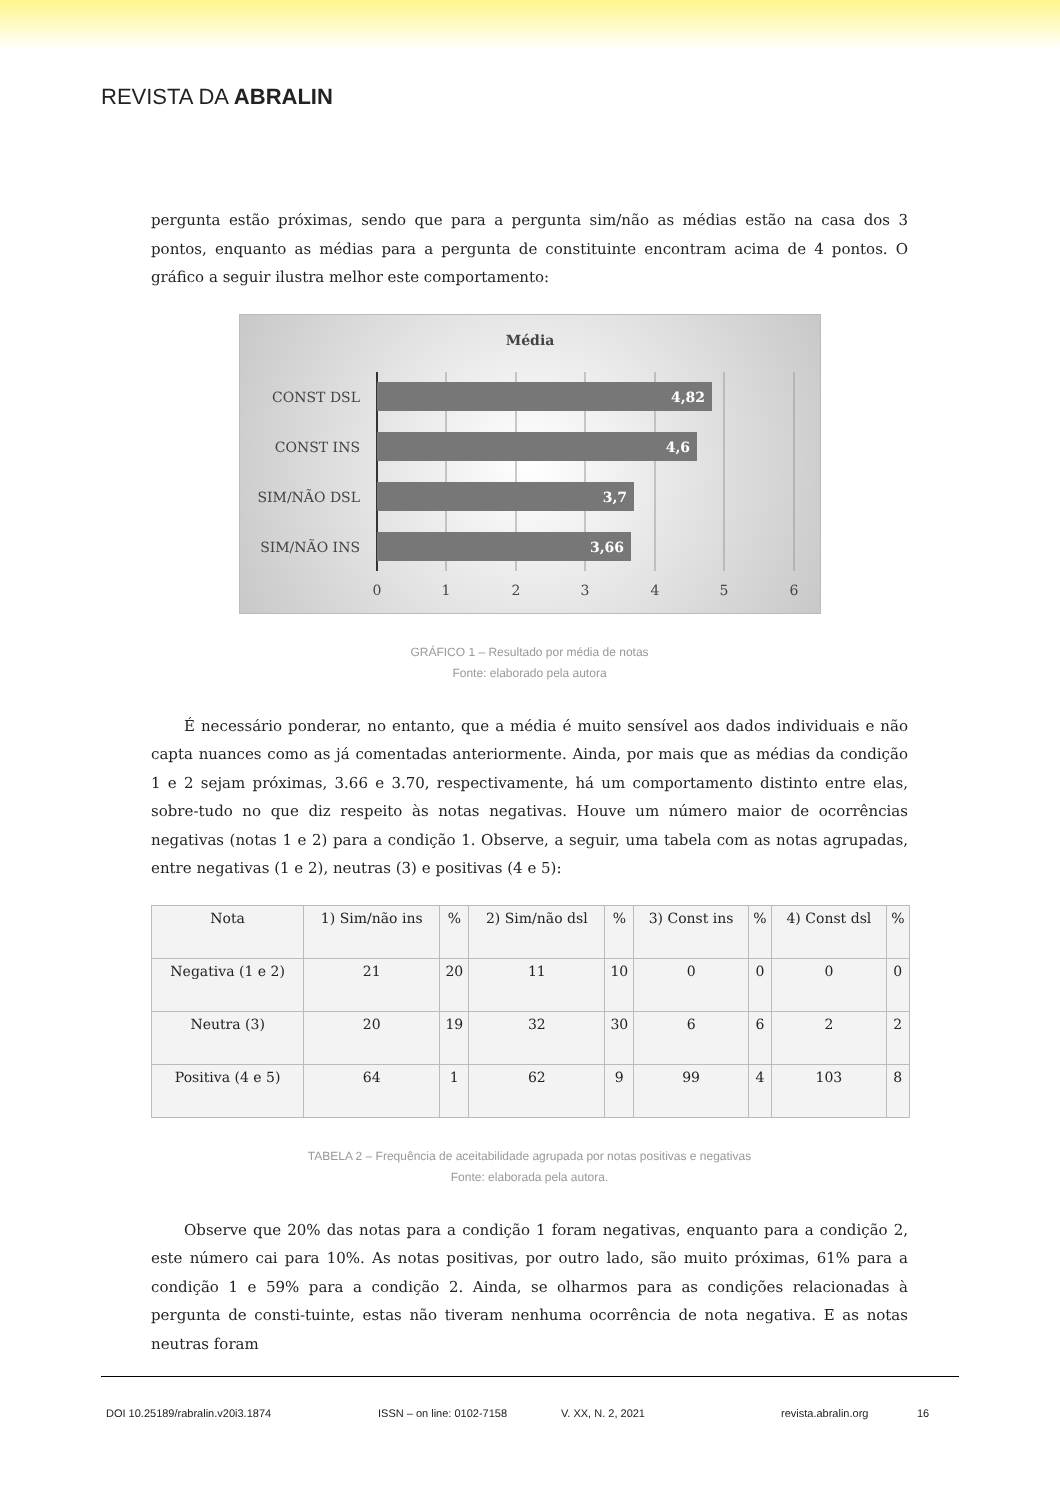REVISTA DA ABRALIN
pergunta estão próximas, sendo que para a pergunta sim/não as médias estão na casa dos 3 pontos, enquanto as médias para a pergunta de constituinte encontram acima de 4 pontos. O gráfico a seguir ilustra melhor este comportamento:
Média
4,82
4,6
3,7
3,66
CONST DSL
CONST INS
SIM/NÃO DSL
SIM/NÃO INS
0
1
2
3
4
5
6
GRÁFICO 1 – Resultado por média de notas
Fonte: elaborado pela autora
É necessário ponderar, no entanto, que a média é muito sensível aos dados individuais e não capta nuances como as já comentadas anteriormente. Ainda, por mais que as médias da condição 1 e 2 sejam próximas, 3.66 e 3.70, respectivamente, há um comportamento distinto entre elas, sobre-tudo no que diz respeito às notas negativas. Houve um número maior de ocorrências negativas (notas 1 e 2) para a condição 1. Observe, a seguir, uma tabela com as notas agrupadas, entre negativas (1 e 2), neutras (3) e positivas (4 e 5):
| Nota | 1) Sim/não ins | % | 2) Sim/não dsl | % | 3) Const ins | % | 4) Const dsl | % |
| --- | --- | --- | --- | --- | --- | --- | --- | --- |
| Negativa (1 e 2) | 21 | 20 | 11 | 10 | 0 | 0 | 0 | 0 |
| Neutra (3) | 20 | 19 | 32 | 30 | 6 | 6 | 2 | 2 |
| Positiva (4 e 5) | 64 | 1 | 62 | 9 | 99 | 4 | 103 | 8 |
TABELA 2 – Frequência de aceitabilidade agrupada por notas positivas e negativas
Fonte: elaborada pela autora.
Observe que 20% das notas para a condição 1 foram negativas, enquanto para a condição 2, este número cai para 10%. As notas positivas, por outro lado, são muito próximas, 61% para a condição 1 e 59% para a condição 2. Ainda, se olharmos para as condições relacionadas à pergunta de consti-tuinte, estas não tiveram nenhuma ocorrência de nota negativa. E as notas neutras foram
DOI 10.25189/rabralin.v20i3.1874 ISSN – on line: 0102-7158 V. XX, N. 2, 2021 revista.abralin.org 16